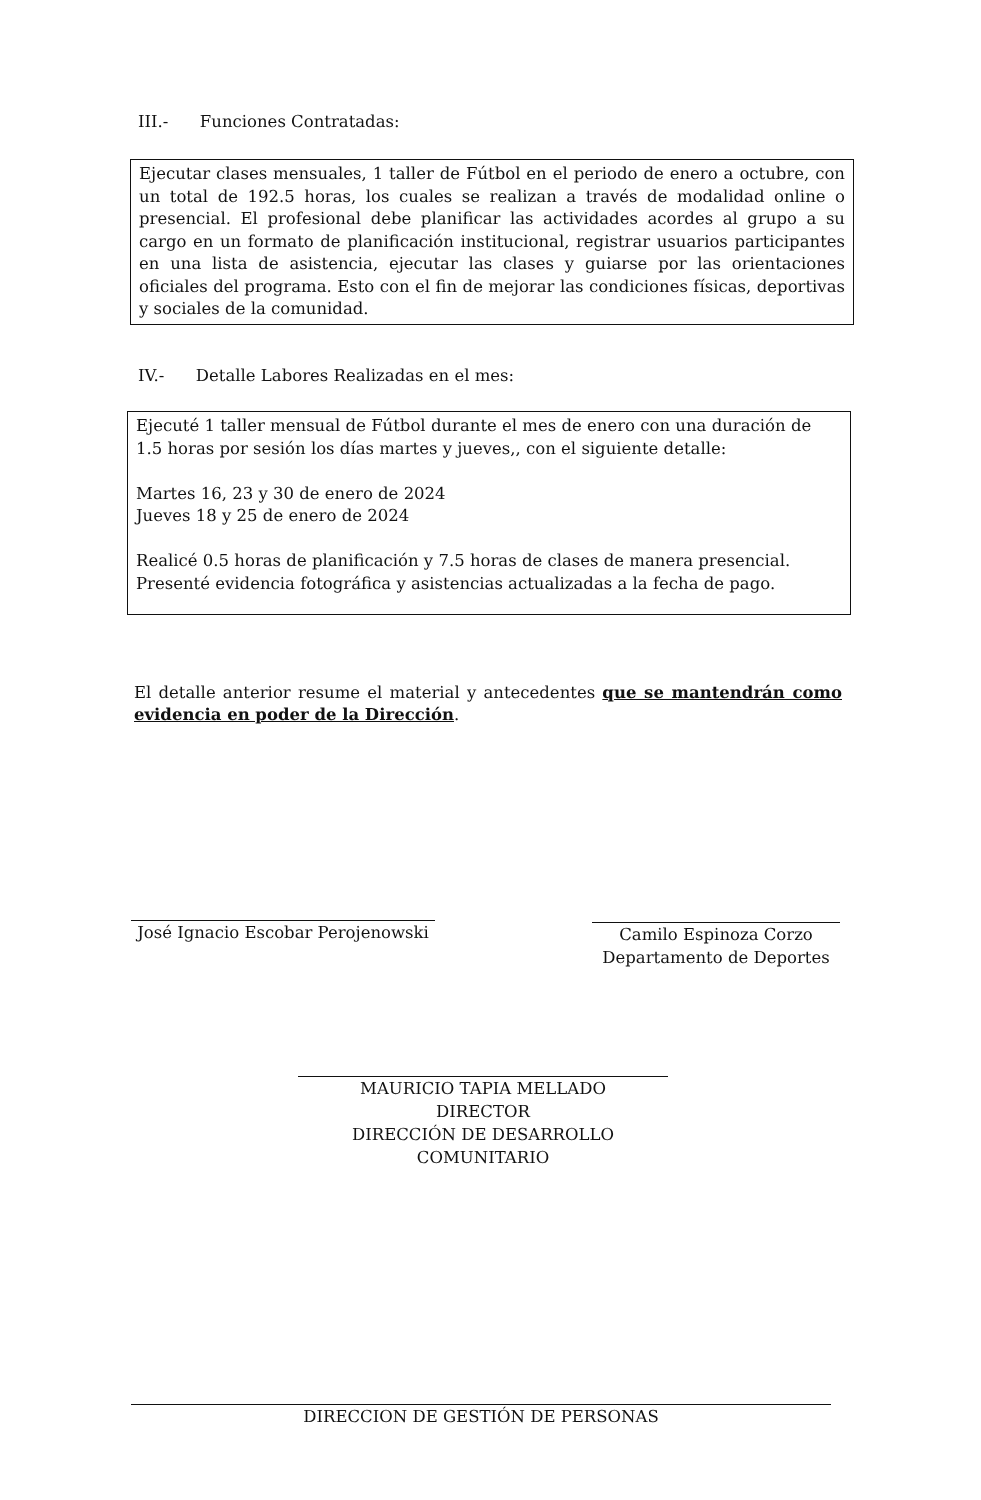III.- Funciones Contratadas:
Ejecutar clases mensuales, 1 taller de Fútbol en el periodo de enero a octubre, con un total de 192.5 horas, los cuales se realizan a través de modalidad online o presencial. El profesional debe planificar las actividades acordes al grupo a su cargo en un formato de planificación institucional, registrar usuarios participantes en una lista de asistencia, ejecutar las clases y guiarse por las orientaciones oficiales del programa. Esto con el fin de mejorar las condiciones físicas, deportivas y sociales de la comunidad.
IV.- Detalle Labores Realizadas en el mes:
Ejecuté 1 taller mensual de Fútbol durante el mes de enero con una duración de 1.5 horas por sesión los días martes y jueves,, con el siguiente detalle:
Martes 16, 23 y 30 de enero de 2024
Jueves 18 y 25 de enero de 2024
Realicé 0.5 horas de planificación y 7.5 horas de clases de manera presencial.
Presenté evidencia fotográfica y asistencias actualizadas a la fecha de pago.
El detalle anterior resume el material y antecedentes que se mantendrán como evidencia en poder de la Dirección.
José Ignacio Escobar Perojenowski
Camilo Espinoza Corzo
Departamento de Deportes
MAURICIO TAPIA MELLADO
DIRECTOR
DIRECCIÓN DE DESARROLLO COMUNITARIO
DIRECCION DE GESTIÓN DE PERSONAS